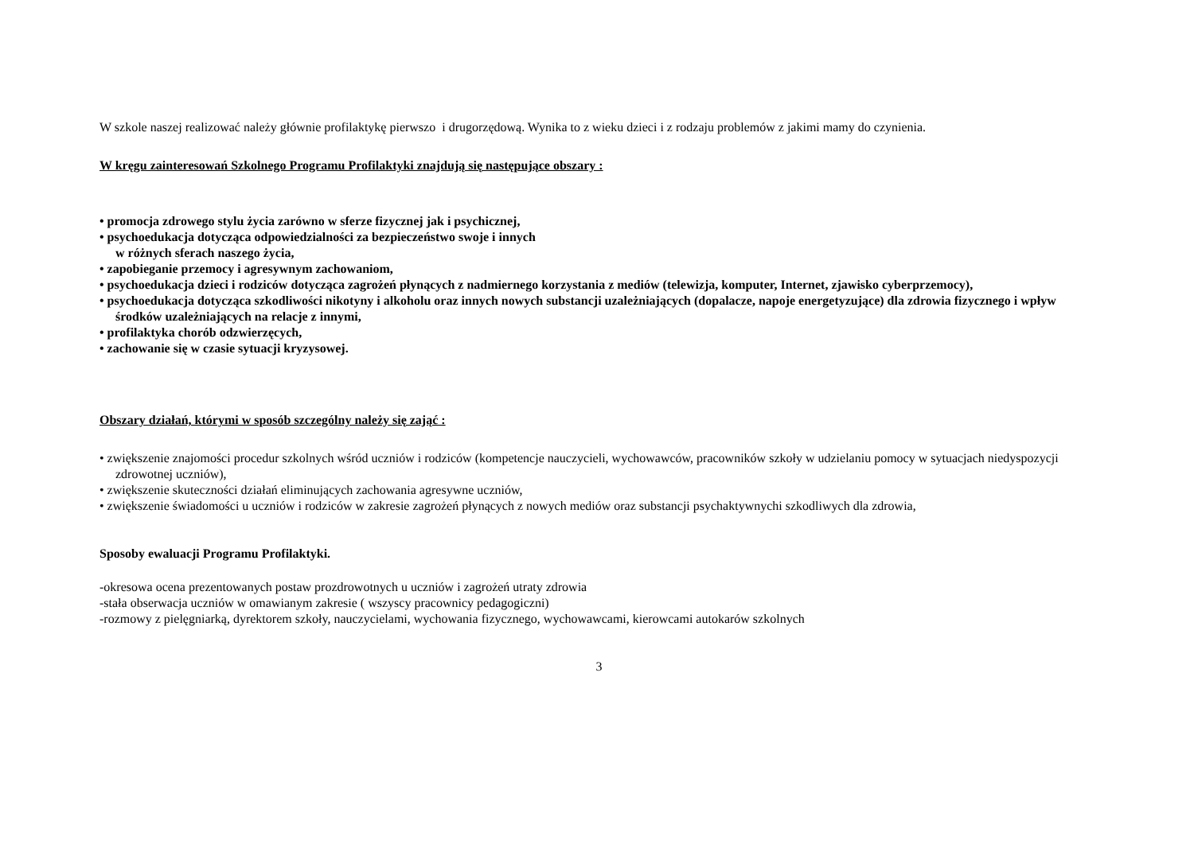W szkole naszej realizować należy głównie profilaktykę pierwszo i drugorzędową. Wynika to z wieku dzieci i z rodzaju problemów z jakimi mamy do czynienia.
W kręgu zainteresowań Szkolnego Programu Profilaktyki znajdują się następujące obszary :
• promocja zdrowego stylu życia zarówno w sferze fizycznej jak i psychicznej,
• psychoedukacja dotycząca odpowiedzialności za bezpieczeństwo swoje i innych
w różnych sferach naszego życia,
• zapobieganie przemocy i agresywnym zachowaniom,
• psychoedukacja dzieci i rodziców dotycząca zagrożeń płynących z nadmiernego korzystania z mediów (telewizja, komputer, Internet, zjawisko cyberprzemocy),
• psychoedukacja dotycząca szkodliwości nikotyny i alkoholu oraz innych nowych substancji uzależniających (dopalacze, napoje energetyzujące) dla zdrowia fizycznego i wpływ środków uzależniających na relacje z innymi,
• profilaktyka chorób odzwierzęcych,
• zachowanie się w czasie sytuacji kryzysowej.
Obszary działań, którymi w sposób szczególny należy się zająć :
• zwiększenie znajomości procedur szkolnych wśród uczniów i rodziców (kompetencje nauczycieli, wychowawców, pracowników szkoły w udzielaniu pomocy w sytuacjach niedyspozycji zdrowotnej uczniów),
• zwiększenie skuteczności działań eliminujących zachowania agresywne uczniów,
• zwiększenie świadomości u uczniów i rodziców w zakresie zagrożeń płynących z nowych mediów oraz substancji psychaktywnychi szkodliwych dla zdrowia,
Sposoby ewaluacji Programu Profilaktyki.
-okresowa ocena prezentowanych postaw prozdrowotnych u uczniów i zagrożeń utraty zdrowia
-stała obserwacja uczniów w omawianym zakresie ( wszyscy pracownicy pedagogiczni)
-rozmowy z pielęgniarką, dyrektorem szkoły, nauczycielami, wychowania fizycznego, wychowawcami, kierowcami autokarów szkolnych
3